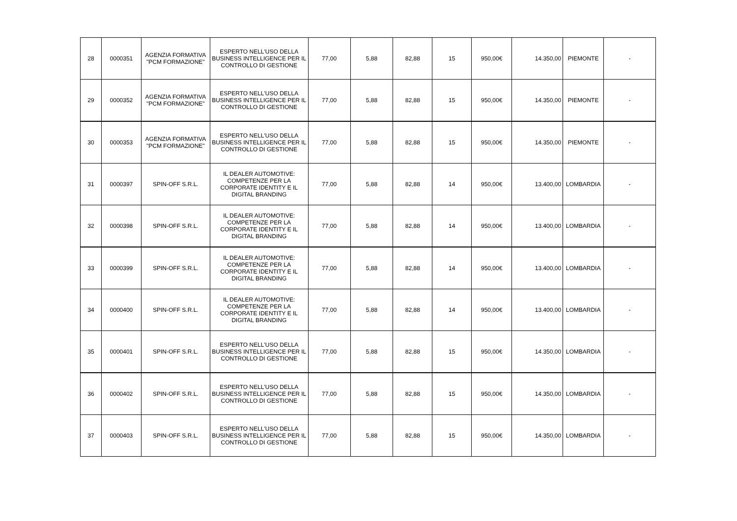| 28 | 0000351 | AGENZIA FORMATIVA "PCM FORMAZIONE" | ESPERTO NELL'USO DELLA BUSINESS INTELLIGENCE PER IL CONTROLLO DI GESTIONE | 77,00 | 5,88 | 82,88 | 15 | 950,00€ | 14.350,00 | PIEMONTE | - |
| 29 | 0000352 | AGENZIA FORMATIVA "PCM FORMAZIONE" | ESPERTO NELL'USO DELLA BUSINESS INTELLIGENCE PER IL CONTROLLO DI GESTIONE | 77,00 | 5,88 | 82,88 | 15 | 950,00€ | 14.350,00 | PIEMONTE | - |
| 30 | 0000353 | AGENZIA FORMATIVA "PCM FORMAZIONE" | ESPERTO NELL'USO DELLA BUSINESS INTELLIGENCE PER IL CONTROLLO DI GESTIONE | 77,00 | 5,88 | 82,88 | 15 | 950,00€ | 14.350,00 | PIEMONTE | - |
| 31 | 0000397 | SPIN-OFF S.R.L. | IL DEALER AUTOMOTIVE: COMPETENZE PER LA CORPORATE IDENTITY E IL DIGITAL BRANDING | 77,00 | 5,88 | 82,88 | 14 | 950,00€ | 13.400,00 | LOMBARDIA | - |
| 32 | 0000398 | SPIN-OFF S.R.L. | IL DEALER AUTOMOTIVE: COMPETENZE PER LA CORPORATE IDENTITY E IL DIGITAL BRANDING | 77,00 | 5,88 | 82,88 | 14 | 950,00€ | 13.400,00 | LOMBARDIA | - |
| 33 | 0000399 | SPIN-OFF S.R.L. | IL DEALER AUTOMOTIVE: COMPETENZE PER LA CORPORATE IDENTITY E IL DIGITAL BRANDING | 77,00 | 5,88 | 82,88 | 14 | 950,00€ | 13.400,00 | LOMBARDIA | - |
| 34 | 0000400 | SPIN-OFF S.R.L. | IL DEALER AUTOMOTIVE: COMPETENZE PER LA CORPORATE IDENTITY E IL DIGITAL BRANDING | 77,00 | 5,88 | 82,88 | 14 | 950,00€ | 13.400,00 | LOMBARDIA | - |
| 35 | 0000401 | SPIN-OFF S.R.L. | ESPERTO NELL'USO DELLA BUSINESS INTELLIGENCE PER IL CONTROLLO DI GESTIONE | 77,00 | 5,88 | 82,88 | 15 | 950,00€ | 14.350,00 | LOMBARDIA | - |
| 36 | 0000402 | SPIN-OFF S.R.L. | ESPERTO NELL'USO DELLA BUSINESS INTELLIGENCE PER IL CONTROLLO DI GESTIONE | 77,00 | 5,88 | 82,88 | 15 | 950,00€ | 14.350,00 | LOMBARDIA | - |
| 37 | 0000403 | SPIN-OFF S.R.L. | ESPERTO NELL'USO DELLA BUSINESS INTELLIGENCE PER IL CONTROLLO DI GESTIONE | 77,00 | 5,88 | 82,88 | 15 | 950,00€ | 14.350,00 | LOMBARDIA | - |